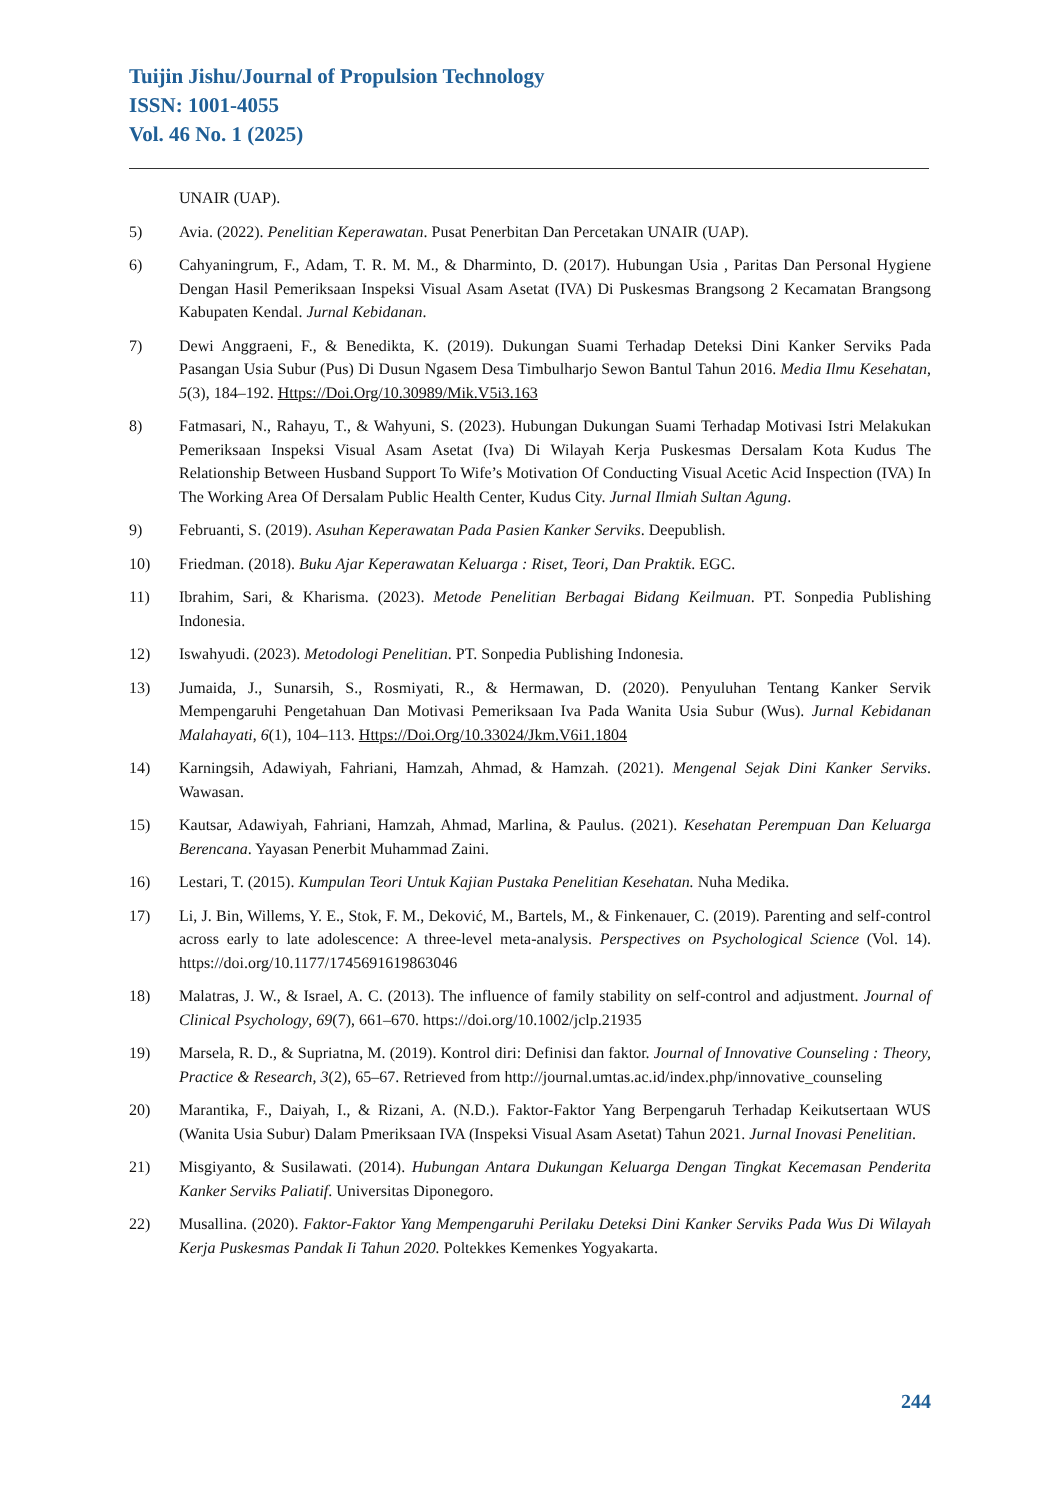Tuijin Jishu/Journal of Propulsion Technology
ISSN: 1001-4055
Vol. 46 No. 1 (2025)
UNAIR (UAP).
5) Avia. (2022). Penelitian Keperawatan. Pusat Penerbitan Dan Percetakan UNAIR (UAP).
6) Cahyaningrum, F., Adam, T. R. M. M., & Dharminto, D. (2017). Hubungan Usia , Paritas Dan Personal Hygiene Dengan Hasil Pemeriksaan Inspeksi Visual Asam Asetat (IVA) Di Puskesmas Brangsong 2 Kecamatan Brangsong Kabupaten Kendal. Jurnal Kebidanan.
7) Dewi Anggraeni, F., & Benedikta, K. (2019). Dukungan Suami Terhadap Deteksi Dini Kanker Serviks Pada Pasangan Usia Subur (Pus) Di Dusun Ngasem Desa Timbulharjo Sewon Bantul Tahun 2016. Media Ilmu Kesehatan, 5(3), 184–192. Https://Doi.Org/10.30989/Mik.V5i3.163
8) Fatmasari, N., Rahayu, T., & Wahyuni, S. (2023). Hubungan Dukungan Suami Terhadap Motivasi Istri Melakukan Pemeriksaan Inspeksi Visual Asam Asetat (Iva) Di Wilayah Kerja Puskesmas Dersalam Kota Kudus The Relationship Between Husband Support To Wife’s Motivation Of Conducting Visual Acetic Acid Inspection (IVA) In The Working Area Of Dersalam Public Health Center, Kudus City. Jurnal Ilmiah Sultan Agung.
9) Februanti, S. (2019). Asuhan Keperawatan Pada Pasien Kanker Serviks. Deepublish.
10) Friedman. (2018). Buku Ajar Keperawatan Keluarga : Riset, Teori, Dan Praktik. EGC.
11) Ibrahim, Sari, & Kharisma. (2023). Metode Penelitian Berbagai Bidang Keilmuan. PT. Sonpedia Publishing Indonesia.
12) Iswahyudi. (2023). Metodologi Penelitian. PT. Sonpedia Publishing Indonesia.
13) Jumaida, J., Sunarsih, S., Rosmiyati, R., & Hermawan, D. (2020). Penyuluhan Tentang Kanker Servik Mempengaruhi Pengetahuan Dan Motivasi Pemeriksaan Iva Pada Wanita Usia Subur (Wus). Jurnal Kebidanan Malahayati, 6(1), 104–113. Https://Doi.Org/10.33024/Jkm.V6i1.1804
14) Karningsih, Adawiyah, Fahriani, Hamzah, Ahmad, & Hamzah. (2021). Mengenal Sejak Dini Kanker Serviks. Wawasan.
15) Kautsar, Adawiyah, Fahriani, Hamzah, Ahmad, Marlina, & Paulus. (2021). Kesehatan Perempuan Dan Keluarga Berencana. Yayasan Penerbit Muhammad Zaini.
16) Lestari, T. (2015). Kumpulan Teori Untuk Kajian Pustaka Penelitian Kesehatan. Nuha Medika.
17) Li, J. Bin, Willems, Y. E., Stok, F. M., Deković, M., Bartels, M., & Finkenauer, C. (2019). Parenting and self-control across early to late adolescence: A three-level meta-analysis. Perspectives on Psychological Science (Vol. 14). https://doi.org/10.1177/1745691619863046
18) Malatras, J. W., & Israel, A. C. (2013). The influence of family stability on self-control and adjustment. Journal of Clinical Psychology, 69(7), 661–670. https://doi.org/10.1002/jclp.21935
19) Marsela, R. D., & Supriatna, M. (2019). Kontrol diri: Definisi dan faktor. Journal of Innovative Counseling : Theory, Practice & Research, 3(2), 65–67. Retrieved from http://journal.umtas.ac.id/index.php/innovative_counseling
20) Marantika, F., Daiyah, I., & Rizani, A. (N.D.). Faktor-Faktor Yang Berpengaruh Terhadap Keikutsertaan WUS (Wanita Usia Subur) Dalam Pmeriksaan IVA (Inspeksi Visual Asam Asetat) Tahun 2021. Jurnal Inovasi Penelitian.
21) Misgiyanto, & Susilawati. (2014). Hubungan Antara Dukungan Keluarga Dengan Tingkat Kecemasan Penderita Kanker Serviks Paliatif. Universitas Diponegoro.
22) Musallina. (2020). Faktor-Faktor Yang Mempengaruhi Perilaku Deteksi Dini Kanker Serviks Pada Wus Di Wilayah Kerja Puskesmas Pandak Ii Tahun 2020. Poltekkes Kemenkes Yogyakarta.
244